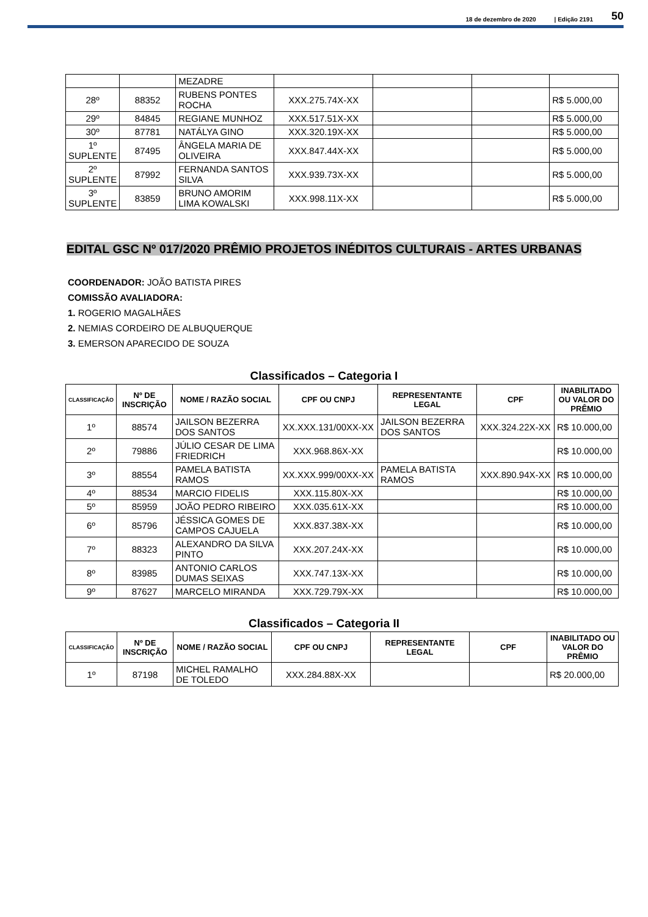18 de dezembro de 2020 | Edição 2191 50
| | | MEZADRE | | | | |
| 28º | 88352 | RUBENS PONTES ROCHA | XXX.275.74X-XX | | | R$ 5.000,00 |
| 29º | 84845 | REGIANE MUNHOZ | XXX.517.51X-XX | | | R$ 5.000,00 |
| 30º | 87781 | NATÁLYA GINO | XXX.320.19X-XX | | | R$ 5.000,00 |
| 1º SUPLENTE | 87495 | ÂNGELA MARIA DE OLIVEIRA | XXX.847.44X-XX | | | R$ 5.000,00 |
| 2º SUPLENTE | 87992 | FERNANDA SANTOS SILVA | XXX.939.73X-XX | | | R$ 5.000,00 |
| 3º SUPLENTE | 83859 | BRUNO AMORIM LIMA KOWALSKI | XXX.998.11X-XX | | | R$ 5.000,00 |
EDITAL GSC Nº 017/2020 PRÊMIO PROJETOS INÉDITOS CULTURAIS - ARTES URBANAS
COORDENADOR: JOÃO BATISTA PIRES
COMISSÃO AVALIADORA:
1. ROGERIO MAGALHÃES
2. NEMIAS CORDEIRO DE ALBUQUERQUE
3. EMERSON APARECIDO DE SOUZA
Classificados – Categoria I
| CLASSIFICAÇÃO | Nº DE INSCRIÇÃO | NOME / RAZÃO SOCIAL | CPF OU CNPJ | REPRESENTANTE LEGAL | CPF | INABILITADO OU VALOR DO PRÊMIO |
| --- | --- | --- | --- | --- | --- | --- |
| 1º | 88574 | JAILSON BEZERRA DOS SANTOS | XX.XXX.131/00XX-XX | JAILSON BEZERRA DOS SANTOS | XXX.324.22X-XX | R$ 10.000,00 |
| 2º | 79886 | JÚLIO CESAR DE LIMA FRIEDRICH | XXX.968.86X-XX | | | R$ 10.000,00 |
| 3º | 88554 | PAMELA BATISTA RAMOS | XX.XXX.999/00XX-XX | PAMELA BATISTA RAMOS | XXX.890.94X-XX | R$ 10.000,00 |
| 4º | 88534 | MARCIO FIDELIS | XXX.115.80X-XX | | | R$ 10.000,00 |
| 5º | 85959 | JOÃO PEDRO RIBEIRO | XXX.035.61X-XX | | | R$ 10.000,00 |
| 6º | 85796 | JÉSSICA GOMES DE CAMPOS CAJUELA | XXX.837.38X-XX | | | R$ 10.000,00 |
| 7º | 88323 | ALEXANDRO DA SILVA PINTO | XXX.207.24X-XX | | | R$ 10.000,00 |
| 8º | 83985 | ANTONIO CARLOS DUMAS SEIXAS | XXX.747.13X-XX | | | R$ 10.000,00 |
| 9º | 87627 | MARCELO MIRANDA | XXX.729.79X-XX | | | R$ 10.000,00 |
Classificados – Categoria II
| CLASSIFICAÇÃO | Nº DE INSCRIÇÃO | NOME / RAZÃO SOCIAL | CPF OU CNPJ | REPRESENTANTE LEGAL | CPF | INABILITADO OU VALOR DO PRÊMIO |
| --- | --- | --- | --- | --- | --- | --- |
| 1º | 87198 | MICHEL RAMALHO DE TOLEDO | XXX.284.88X-XX | | | R$ 20.000,00 |